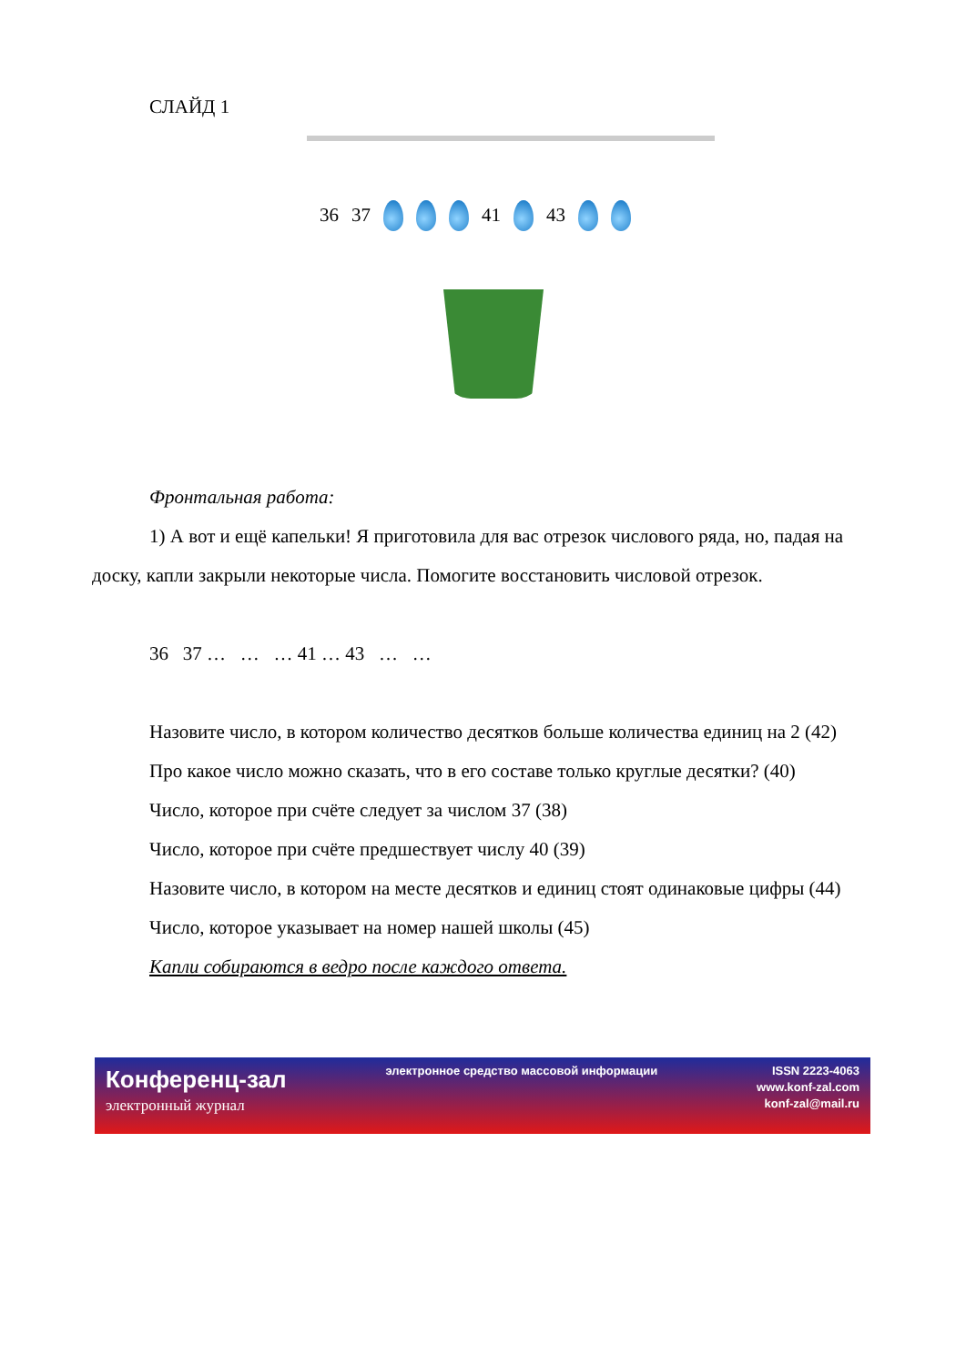СЛАЙД 1
36 37 41 43
Фронтальная работа:
1) А вот и ещё капельки! Я приготовила для вас отрезок числового ряда, но, падая на доску, капли закрыли некоторые числа. Помогите восстановить числовой отрезок.
36 37 … … … 41 … 43 … …
Назовите число, в котором количество десятков больше количества единиц на 2 (42)
Про какое число можно сказать, что в его составе только круглые десятки? (40)
Число, которое при счёте следует за числом 37 (38)
Число, которое при счёте предшествует числу 40 (39)
Назовите число, в котором на месте десятков и единиц стоят одинаковые цифры (44)
Число, которое указывает на номер нашей школы (45)
Капли собираются в ведро после каждого ответа.
Конференц-зал
электронный журнал
электронное средство массовой информации
ISSN 2223-4063
www.konf-zal.com
konf-zal@mail.ru